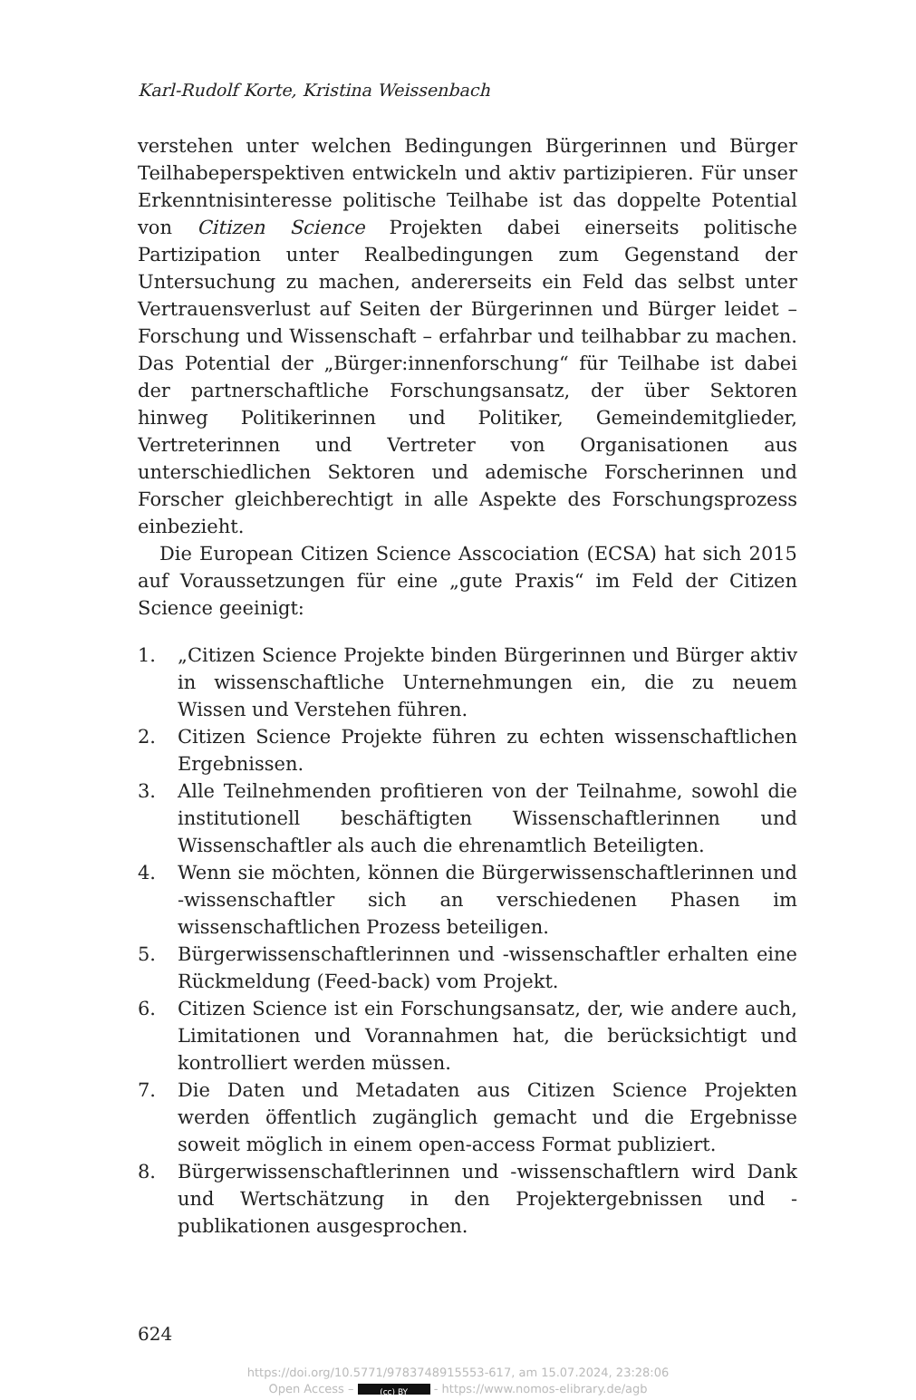Karl-Rudolf Korte, Kristina Weissenbach
verstehen unter welchen Bedingungen Bürgerinnen und Bürger Teilhabe­perspektiven entwickeln und aktiv partizipieren. Für unser Erkenntnisin­teresse politische Teilhabe ist das doppelte Potential von Citizen Science Projekten dabei einerseits politische Partizipation unter Realbedingungen zum Gegenstand der Untersuchung zu machen, andererseits ein Feld das selbst unter Vertrauensverlust auf Seiten der Bürgerinnen und Bürger leidet – Forschung und Wissenschaft – erfahrbar und teilhabbar zu machen. Das Potential der „Bürger:innenforschung“ für Teilhabe ist dabei der partner­schaftliche Forschungsansatz, der über Sektoren hinweg Politikerinnen und Politiker, Gemeindemitglieder, Vertreterinnen und Vertreter von Organisa­tionen aus unterschiedlichen Sektoren und ademische Forscherinnen und Forscher gleichberechtigt in alle Aspekte des Forschungsprozess einbezieht.
Die European Citizen Science Asscociation (ECSA) hat sich 2015 auf Voraussetzungen für eine „gute Praxis“ im Feld der Citizen Science geei­nigt:
1. „Citizen Science Projekte binden Bürgerinnen und Bürger aktiv in wissenschaftliche Unternehmungen ein, die zu neuem Wissen und Verstehen führen.
2. Citizen Science Projekte führen zu echten wissenschaftlichen Ergeb­nissen.
3. Alle Teilnehmenden profitieren von der Teilnahme, sowohl die insti­tutionell beschäftigten Wissenschaftlerinnen und Wissenschaftler als auch die ehrenamtlich Beteiligten.
4. Wenn sie möchten, können die Bürgerwissenschaftlerinnen und -wis­senschaftler sich an verschiedenen Phasen im wissenschaftlichen Pro­zess beteiligen.
5. Bürgerwissenschaftlerinnen und -wissenschaftler erhalten eine Rück­meldung (Feed-back) vom Projekt.
6. Citizen Science ist ein Forschungsansatz, der, wie andere auch, Limi­tationen und Vorannahmen hat, die berücksichtigt und kontrolliert werden müssen.
7. Die Daten und Metadaten aus Citizen Science Projekten werden öf­fentlich zugänglich gemacht und die Ergebnisse soweit möglich in einem open-access Format publiziert.
8. Bürgerwissenschaftlerinnen und -wissenschaftlern wird Dank und Wertschätzung in den Projektergebnissen und -publikationen ausge­sprochen.
624
https://doi.org/10.5771/9783748915553-617, am 15.07.2024, 23:28:06
Open Access – (cc) BY - https://www.nomos-elibrary.de/agb